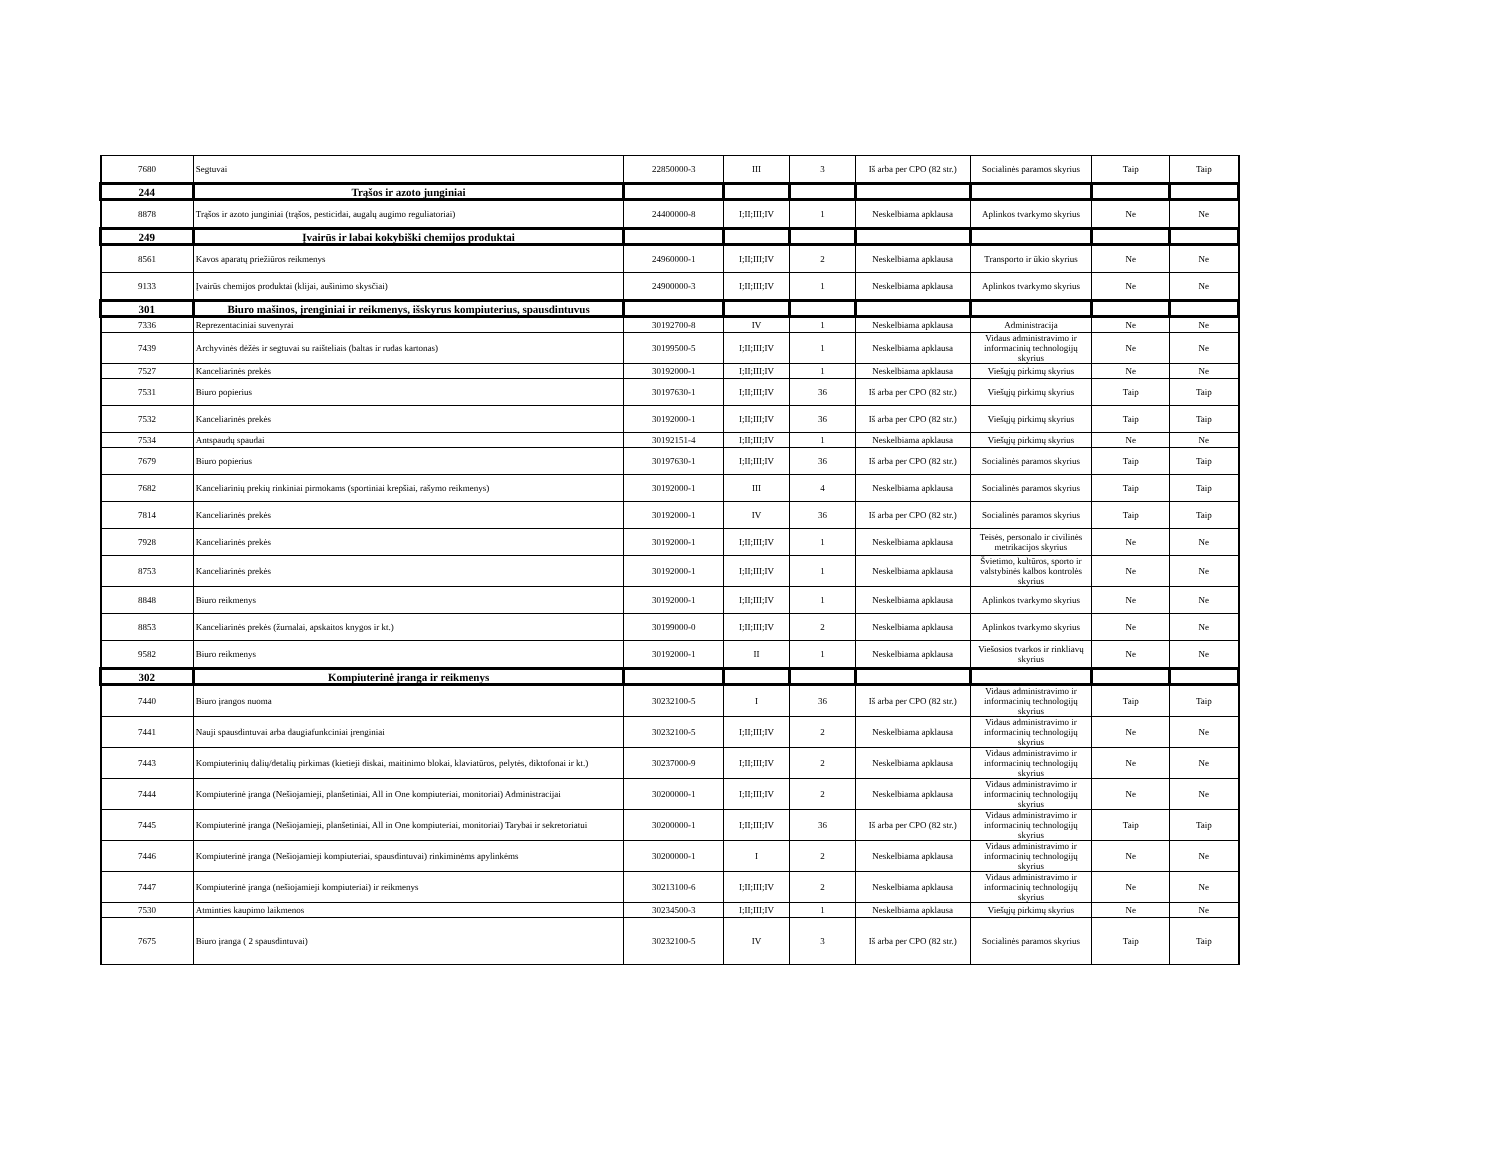| 7680 | Segtuvai | 22850000-3 | III | 3 | Iš arba per CPO (82 str.) | Socialinės paramos skyrius | Taip | Taip |
| 244 | Trąšos ir azoto junginiai | | | | | | | |
| 8878 | Trąšos ir azoto junginiai (trąšos, pesticidai, augalų augimo reguliatoriai) | 24400000-8 | I;II;III;IV | 1 | Neskelbiama apklausa | Aplinkos tvarkymo skyrius | Ne | Ne |
| 249 | Įvairūs ir labai kokybiški chemijos produktai | | | | | | | |
| 8561 | Kavos aparatų priežiūros reikmenys | 24960000-1 | I;II;III;IV | 2 | Neskelbiama apklausa | Transporto ir ūkio skyrius | Ne | Ne |
| 9133 | Įvairūs chemijos produktai (klijai, aušinimo skysčiai) | 24900000-3 | I;II;III;IV | 1 | Neskelbiama apklausa | Aplinkos tvarkymo skyrius | Ne | Ne |
| 301 | Biuro mašinos, įrenginiai ir reikmenys, išskyrus kompiuterius, spausdintuvus | | | | | | | |
| 7336 | Reprezentaciniai suvenyrai | 30192700-8 | IV | 1 | Neskelbiama apklausa | Administracija | Ne | Ne |
| 7439 | Archyvinės dėžės ir segtuvai su raišteliais (baltas ir rudas kartonas) | 30199500-5 | I;II;III;IV | 1 | Neskelbiama apklausa | Vidaus administravimo ir informacinių technologijų skyrius | Ne | Ne |
| 7527 | Kanceliarinės prekės | 30192000-1 | I;II;III;IV | 1 | Neskelbiama apklausa | Viešųjų pirkimų skyrius | Ne | Ne |
| 7531 | Biuro popierius | 30197630-1 | I;II;III;IV | 36 | Iš arba per CPO (82 str.) | Viešųjų pirkimų skyrius | Taip | Taip |
| 7532 | Kanceliarinės prekės | 30192000-1 | I;II;III;IV | 36 | Iš arba per CPO (82 str.) | Viešųjų pirkimų skyrius | Taip | Taip |
| 7534 | Antspaudų spaudai | 30192151-4 | I;II;III;IV | 1 | Neskelbiama apklausa | Viešųjų pirkimų skyrius | Ne | Ne |
| 7679 | Biuro popierius | 30197630-1 | I;II;III;IV | 36 | Iš arba per CPO (82 str.) | Socialinės paramos skyrius | Taip | Taip |
| 7682 | Kanceliarinių prekių rinkiniai pirmokams (sportiniai krepšiai, rašymo reikmenys) | 30192000-1 | III | 4 | Neskelbiama apklausa | Socialinės paramos skyrius | Taip | Taip |
| 7814 | Kanceliarinės prekės | 30192000-1 | IV | 36 | Iš arba per CPO (82 str.) | Socialinės paramos skyrius | Taip | Taip |
| 7928 | Kanceliarinės prekės | 30192000-1 | I;II;III;IV | 1 | Neskelbiama apklausa | Teisės, personalo ir civilinės metrikacijos skyrius | Ne | Ne |
| 8753 | Kanceliarinės prekės | 30192000-1 | I;II;III;IV | 1 | Neskelbiama apklausa | Švietimo, kultūros, sporto ir valstybinės kalbos kontrolės skyrius | Ne | Ne |
| 8848 | Biuro reikmenys | 30192000-1 | I;II;III;IV | 1 | Neskelbiama apklausa | Aplinkos tvarkymo skyrius | Ne | Ne |
| 8853 | Kanceliarinės prekės (žurnalai, apskaitos knygos ir kt.) | 30199000-0 | I;II;III;IV | 2 | Neskelbiama apklausa | Aplinkos tvarkymo skyrius | Ne | Ne |
| 9582 | Biuro reikmenys | 30192000-1 | II | 1 | Neskelbiama apklausa | Viešosios tvarkos ir rinkliavų skyrius | Ne | Ne |
| 302 | Kompiuterinė įranga ir reikmenys | | | | | | | |
| 7440 | Biuro įrangos nuoma | 30232100-5 | I | 36 | Iš arba per CPO (82 str.) | Vidaus administravimo ir informacinių technologijų skyrius | Taip | Taip |
| 7441 | Nauji spausdintuvai arba daugiafunkciniai įrenginiai | 30232100-5 | I;II;III;IV | 2 | Neskelbiama apklausa | Vidaus administravimo ir informacinių technologijų skyrius | Ne | Ne |
| 7443 | Kompiuterinių dalių/detalių pirkimas (kietieji diskai, maitinimo blokai, klaviatūros, pelytės, diktofonai ir kt.) | 30237000-9 | I;II;III;IV | 2 | Neskelbiama apklausa | Vidaus administravimo ir informacinių technologijų skyrius | Ne | Ne |
| 7444 | Kompiuterinė įranga (Nešiojamieji, planšetiniai, All in One kompiuteriai, monitoriai) Administracijai | 30200000-1 | I;II;III;IV | 2 | Neskelbiama apklausa | Vidaus administravimo ir informacinių technologijų skyrius | Ne | Ne |
| 7445 | Kompiuterinė įranga (Nešiojamieji, planšetiniai, All in One kompiuteriai, monitoriai) Tarybai ir sekretoriatui | 30200000-1 | I;II;III;IV | 36 | Iš arba per CPO (82 str.) | Vidaus administravimo ir informacinių technologijų skyrius | Taip | Taip |
| 7446 | Kompiuterinė įranga (Nešiojamieji kompiuteriai, spausdintuvai) rinkiminėms apylinkėms | 30200000-1 | I | 2 | Neskelbiama apklausa | Vidaus administravimo ir informacinių technologijų skyrius | Ne | Ne |
| 7447 | Kompiuterinė įranga (nešiojamieji kompiuteriai) ir reikmenys | 30213100-6 | I;II;III;IV | 2 | Neskelbiama apklausa | Vidaus administravimo ir informacinių technologijų skyrius | Ne | Ne |
| 7530 | Atminties kaupimo laikmenos | 30234500-3 | I;II;III;IV | 1 | Neskelbiama apklausa | Viešųjų pirkimų skyrius | Ne | Ne |
| 7675 | Biuro įranga ( 2 spausdintuvai) | 30232100-5 | IV | 3 | Iš arba per CPO (82 str.) | Socialinės paramos skyrius | Taip | Taip |